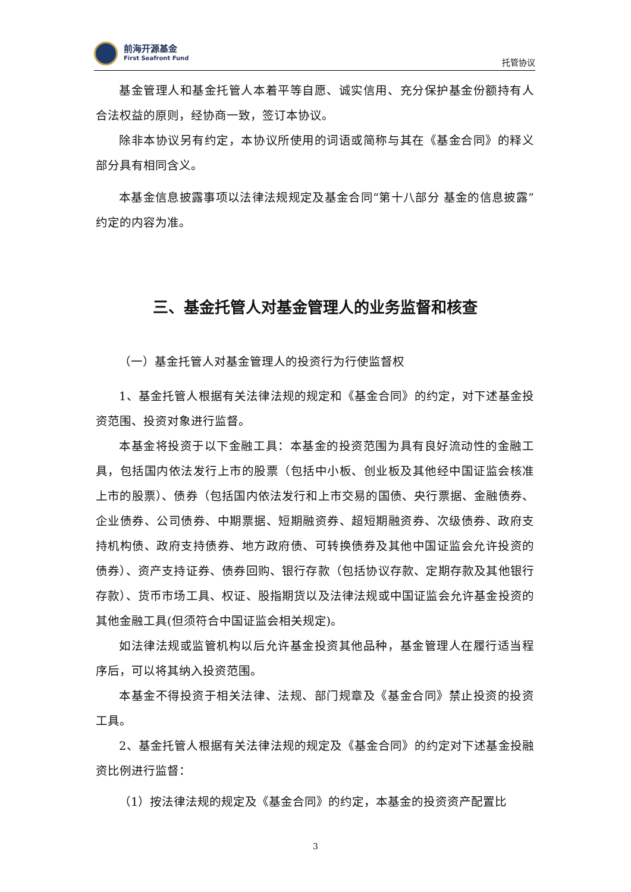前海开源基金
First Seafront Fund
托管协议
基金管理人和基金托管人本着平等自愿、诚实信用、充分保护基金份额持有人合法权益的原则，经协商一致，签订本协议。
除非本协议另有约定，本协议所使用的词语或简称与其在《基金合同》的释义部分具有相同含义。
本基金信息披露事项以法律法规规定及基金合同“第十八部分 基金的信息披露”约定的内容为准。
三、基金托管人对基金管理人的业务监督和核查
（一）基金托管人对基金管理人的投资行为行使监督权
1、基金托管人根据有关法律法规的规定和《基金合同》的约定，对下述基金投资范围、投资对象进行监督。
本基金将投资于以下金融工具：本基金的投资范围为具有良好流动性的金融工具，包括国内依法发行上市的股票（包括中小板、创业板及其他经中国证监会核准上市的股票）、债券（包括国内依法发行和上市交易的国债、央行票据、金融债券、企业债券、公司债券、中期票据、短期融资券、超短期融资券、次级债券、政府支持机构债、政府支持债券、地方政府债、可转换债券及其他中国证监会允许投资的债券）、资产支持证券、债券回购、银行存款（包括协议存款、定期存款及其他银行存款）、货币市场工具、权证、股指期货以及法律法规或中国证监会允许基金投资的其他金融工具(但须符合中国证监会相关规定)。
如法律法规或监管机构以后允许基金投资其他品种，基金管理人在履行适当程序后，可以将其纳入投资范围。
本基金不得投资于相关法律、法规、部门规章及《基金合同》禁止投资的投资工具。
2、基金托管人根据有关法律法规的规定及《基金合同》的约定对下述基金投融资比例进行监督：
（1）按法律法规的规定及《基金合同》的约定，本基金的投资资产配置比
3